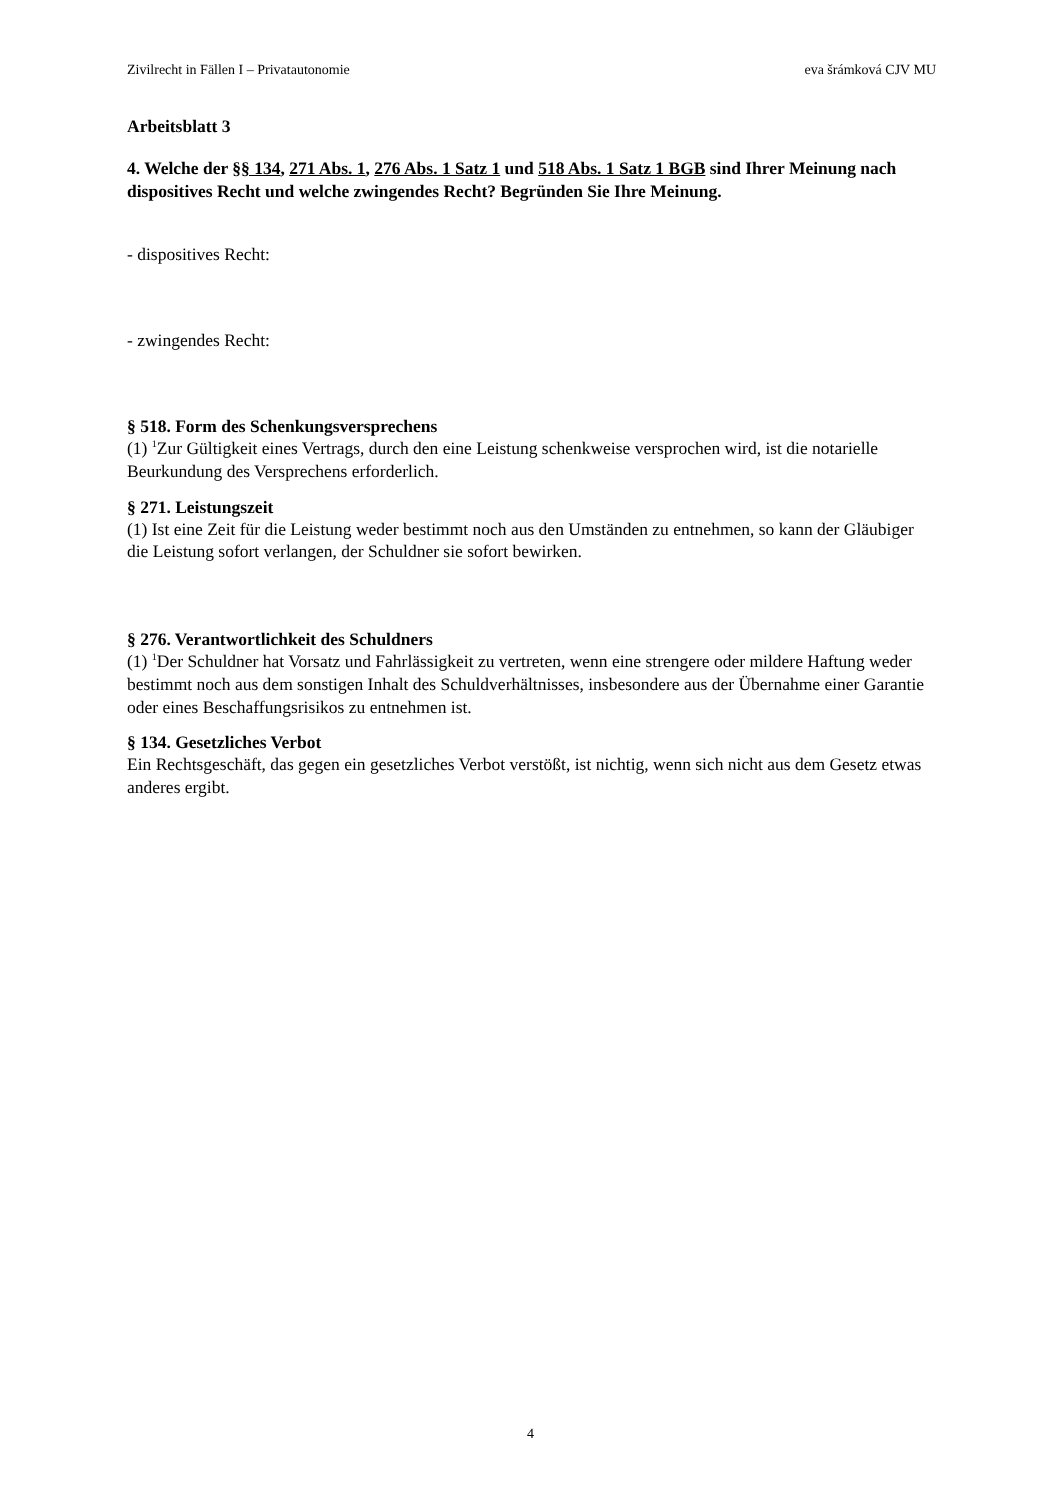Zivilrecht in Fällen I – Privatautonomie eva šrámková CJV MU
Arbeitsblatt 3
4. Welche der §§ 134, 271 Abs. 1, 276 Abs. 1 Satz 1 und 518 Abs. 1 Satz 1 BGB sind Ihrer Meinung nach dispositives Recht und welche zwingendes Recht? Begründen Sie Ihre Meinung.
- dispositives Recht:
- zwingendes Recht:
§ 518. Form des Schenkungsversprechens
(1) <sup>1</sup>Zur Gültigkeit eines Vertrags, durch den eine Leistung schenkweise versprochen wird, ist die notarielle Beurkundung des Versprechens erforderlich.
§ 271. Leistungszeit
(1) Ist eine Zeit für die Leistung weder bestimmt noch aus den Umständen zu entnehmen, so kann der Gläubiger die Leistung sofort verlangen, der Schuldner sie sofort bewirken.
§ 276. Verantwortlichkeit des Schuldners
(1) <sup>1</sup>Der Schuldner hat Vorsatz und Fahrlässigkeit zu vertreten, wenn eine strengere oder mildere Haftung weder bestimmt noch aus dem sonstigen Inhalt des Schuldverhältnisses, insbesondere aus der Übernahme einer Garantie oder eines Beschaffungsrisikos zu entnehmen ist.
§ 134. Gesetzliches Verbot
Ein Rechtsgeschäft, das gegen ein gesetzliches Verbot verstößt, ist nichtig, wenn sich nicht aus dem Gesetz etwas anderes ergibt.
4